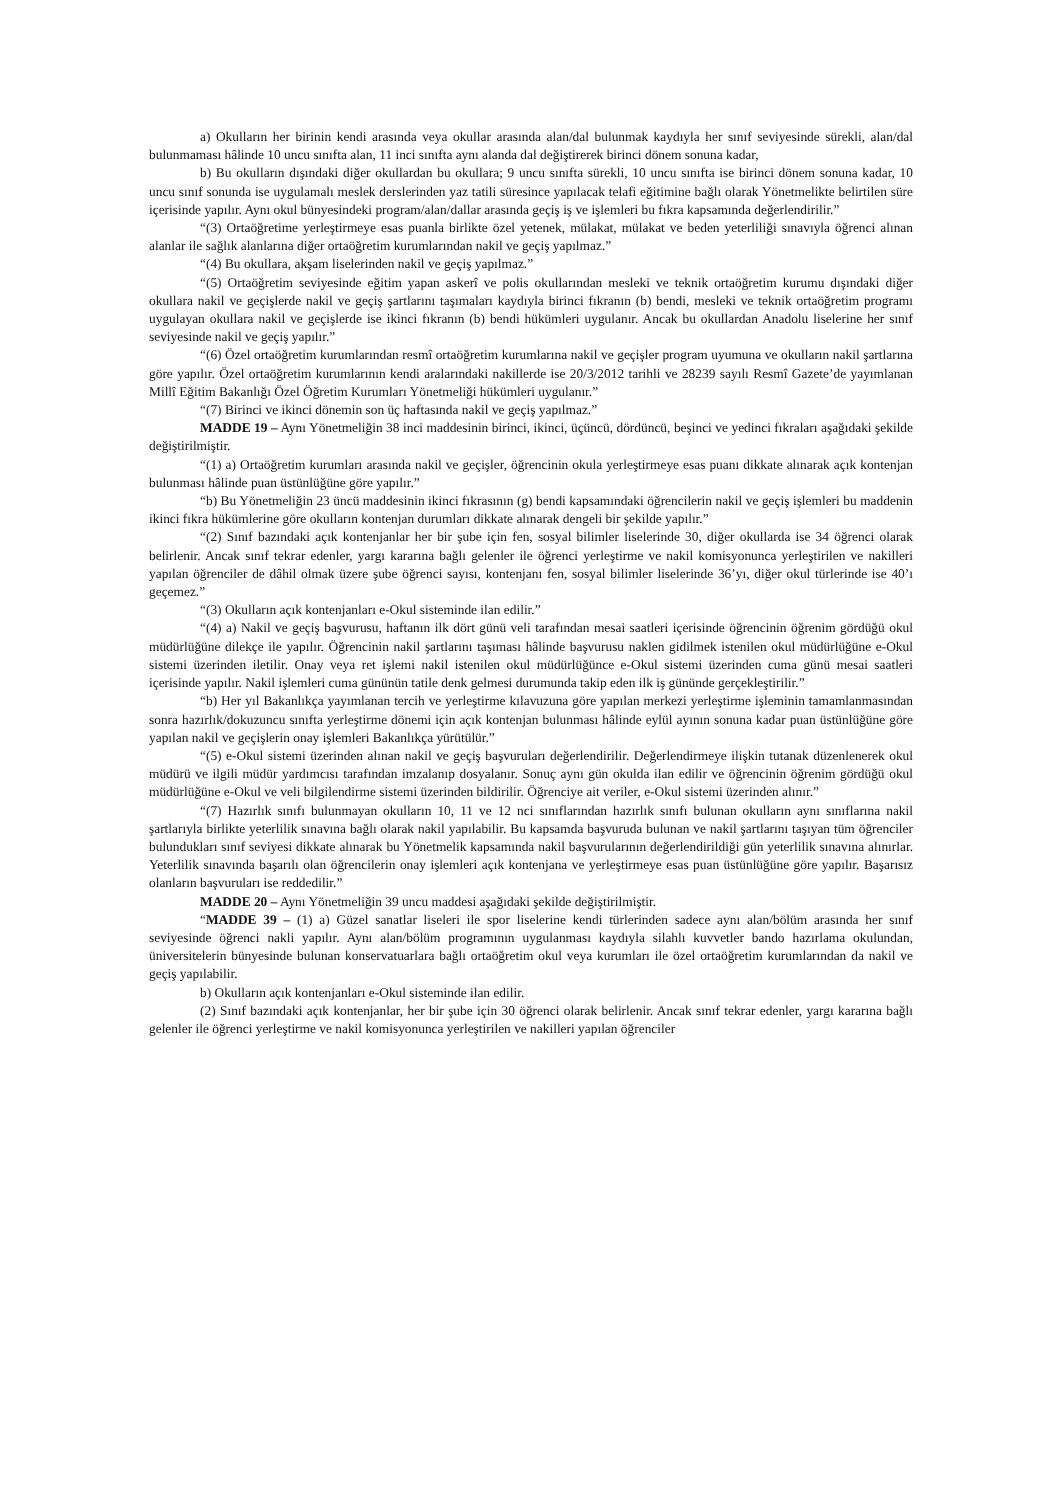a) Okulların her birinin kendi arasında veya okullar arasında alan/dal bulunmak kaydıyla her sınıf seviyesinde sürekli, alan/dal bulunmaması hâlinde 10 uncu sınıfta alan, 11 inci sınıfta aynı alanda dal değiştirerek birinci dönem sonuna kadar,
b) Bu okulların dışındaki diğer okullardan bu okullara; 9 uncu sınıfta sürekli, 10 uncu sınıfta ise birinci dönem sonuna kadar, 10 uncu sınıf sonunda ise uygulamalı meslek derslerinden yaz tatili süresince yapılacak telafi eğitimine bağlı olarak Yönetmelikte belirtilen süre içerisinde yapılır. Aynı okul bünyesindeki program/alan/dallar arasında geçiş iş ve işlemleri bu fıkra kapsamında değerlendirilir.”
“(3) Ortaöğretime yerleştirmeye esas puanla birlikte özel yetenek, mülakat, mülakat ve beden yeterliliği sınavıyla öğrenci alınan alanlar ile sağlık alanlarına diğer ortaöğretim kurumlarından nakil ve geçiş yapılmaz.”
“(4) Bu okullara, akşam liselerinden nakil ve geçiş yapılmaz.”
“(5) Ortaöğretim seviyesinde eğitim yapan askerî ve polis okullarından mesleki ve teknik ortaöğretim kurumu dışındaki diğer okullara nakil ve geçişlerde nakil ve geçiş şartlarını taşımaları kaydıyla birinci fıkranın (b) bendi, mesleki ve teknik ortaöğretim programı uygulayan okullara nakil ve geçişlerde ise ikinci fıkranın (b) bendi hükümleri uygulanır. Ancak bu okullardan Anadolu liselerine her sınıf seviyesinde nakil ve geçiş yapılır.”
“(6) Özel ortaöğretim kurumlarından resmî ortaöğretim kurumlarına nakil ve geçişler program uyumuna ve okulların nakil şartlarına göre yapılır. Özel ortaöğretim kurumlarının kendi aralarındaki nakillerde ise 20/3/2012 tarihli ve 28239 sayılı Resmî Gazete’de yayımlanan Millî Eğitim Bakanlığı Özel Öğretim Kurumları Yönetmeliği hükümleri uygulanır.”
“(7) Birinci ve ikinci dönemin son üç haftasında nakil ve geçiş yapılmaz.”
MADDE 19 – Aynı Yönetmeliğin 38 inci maddesinin birinci, ikinci, üçüncü, dördüncü, beşinci ve yedinci fıkraları aşağıdaki şekilde değiştirilmiştir.
“(1) a) Ortaöğretim kurumları arasında nakil ve geçişler, öğrencinin okula yerleştirmeye esas puanı dikkate alınarak açık kontenjan bulunması hâlinde puan üstünlüğüne göre yapılır.”
“b) Bu Yönetmeliğin 23 üncü maddesinin ikinci fıkrasının (g) bendi kapsamındaki öğrencilerin nakil ve geçiş işlemleri bu maddenin ikinci fıkra hükümlerine göre okulların kontenjan durumları dikkate alınarak dengeli bir şekilde yapılır.”
“(2) Sınıf bazındaki açık kontenjanlar her bir şube için fen, sosyal bilimler liselerinde 30, diğer okullarda ise 34 öğrenci olarak belirlenir. Ancak sınıf tekrar edenler, yargı kararına bağlı gelenler ile öğrenci yerleştirme ve nakil komisyonunca yerleştirilen ve nakilleri yapılan öğrenciler de dâhil olmak üzere şube öğrenci sayısı, kontenjanı fen, sosyal bilimler liselerinde 36’yı, diğer okul türlerinde ise 40’ı geçemez.”
“(3) Okulların açık kontenjanları e-Okul sisteminde ilan edilir.”
“(4) a) Nakil ve geçiş başvurusu, haftanın ilk dört günü veli tarafından mesai saatleri içerisinde öğrencinin öğrenim gördüğü okul müdürlüğüne dilekçe ile yapılır. Öğrencinin nakil şartlarını taşıması hâlinde başvurusu naklen gidilmek istenilen okul müdürlüğüne e-Okul sistemi üzerinden iletilir. Onay veya ret işlemi nakil istenilen okul müdürlüğünce e-Okul sistemi üzerinden cuma günü mesai saatleri içerisinde yapılır. Nakil işlemleri cuma gününün tatile denk gelmesi durumunda takip eden ilk iş gününde gerçekleştirilir.”
“b) Her yıl Bakanlıkça yayımlanan tercih ve yerleştirme kılavuzuna göre yapılan merkezi yerleştirme işleminin tamamlanmasından sonra hazırlık/dokuzuncu sınıfta yerleştirme dönemi için açık kontenjan bulunması hâlinde eylül ayının sonuna kadar puan üstünlüğüne göre yapılan nakil ve geçişlerin onay işlemleri Bakanlıkça yürütülür.”
“(5) e-Okul sistemi üzerinden alınan nakil ve geçiş başvuruları değerlendirilir. Değerlendirmeye ilişkin tutanak düzenlenerek okul müdürü ve ilgili müdür yardımcısı tarafından imzalanıp dosyalanır. Sonuç aynı gün okulda ilan edilir ve öğrencinin öğrenim gördüğü okul müdürlüğüne e-Okul ve veli bilgilendirme sistemi üzerinden bildirilir. Öğrenciye ait veriler, e-Okul sistemi üzerinden alınır.”
“(7) Hazırlık sınıfı bulunmayan okulların 10, 11 ve 12 nci sınıflarından hazırlık sınıfı bulunan okulların aynı sınıflarına nakil şartlarıyla birlikte yeterlilik sınavına bağlı olarak nakil yapılabilir. Bu kapsamda başvuruda bulunan ve nakil şartlarını taşıyan tüm öğrenciler bulundukları sınıf seviyesi dikkate alınarak bu Yönetmelik kapsamında nakil başvurularının değerlendirildiği gün yeterlilik sınavına alınırlar. Yeterlilik sınavında başarılı olan öğrencilerin onay işlemleri açık kontenjana ve yerleştirmeye esas puan üstünlüğüne göre yapılır. Başarısız olanların başvuruları ise reddedilir.”
MADDE 20 – Aynı Yönetmeliğin 39 uncu maddesi aşağıdaki şekilde değiştirilmiştir.
“MADDE 39 – (1) a) Güzel sanatlar liseleri ile spor liselerine kendi türlerinden sadece aynı alan/bölüm arasında her sınıf seviyesinde öğrenci nakli yapılır. Aynı alan/bölüm programının uygulanması kaydıyla silahlı kuvvetler bando hazırlama okulundan, üniversitelerin bünyesinde bulunan konservatuarlara bağlı ortaöğretim okul veya kurumları ile özel ortaöğretim kurumlarından da nakil ve geçiş yapılabilir.
b) Okulların açık kontenjanları e-Okul sisteminde ilan edilir.
(2) Sınıf bazındaki açık kontenjanlar, her bir şube için 30 öğrenci olarak belirlenir. Ancak sınıf tekrar edenler, yargı kararına bağlı gelenler ile öğrenci yerleştirme ve nakil komisyonunca yerleştirilen ve nakilleri yapılan öğrenciler